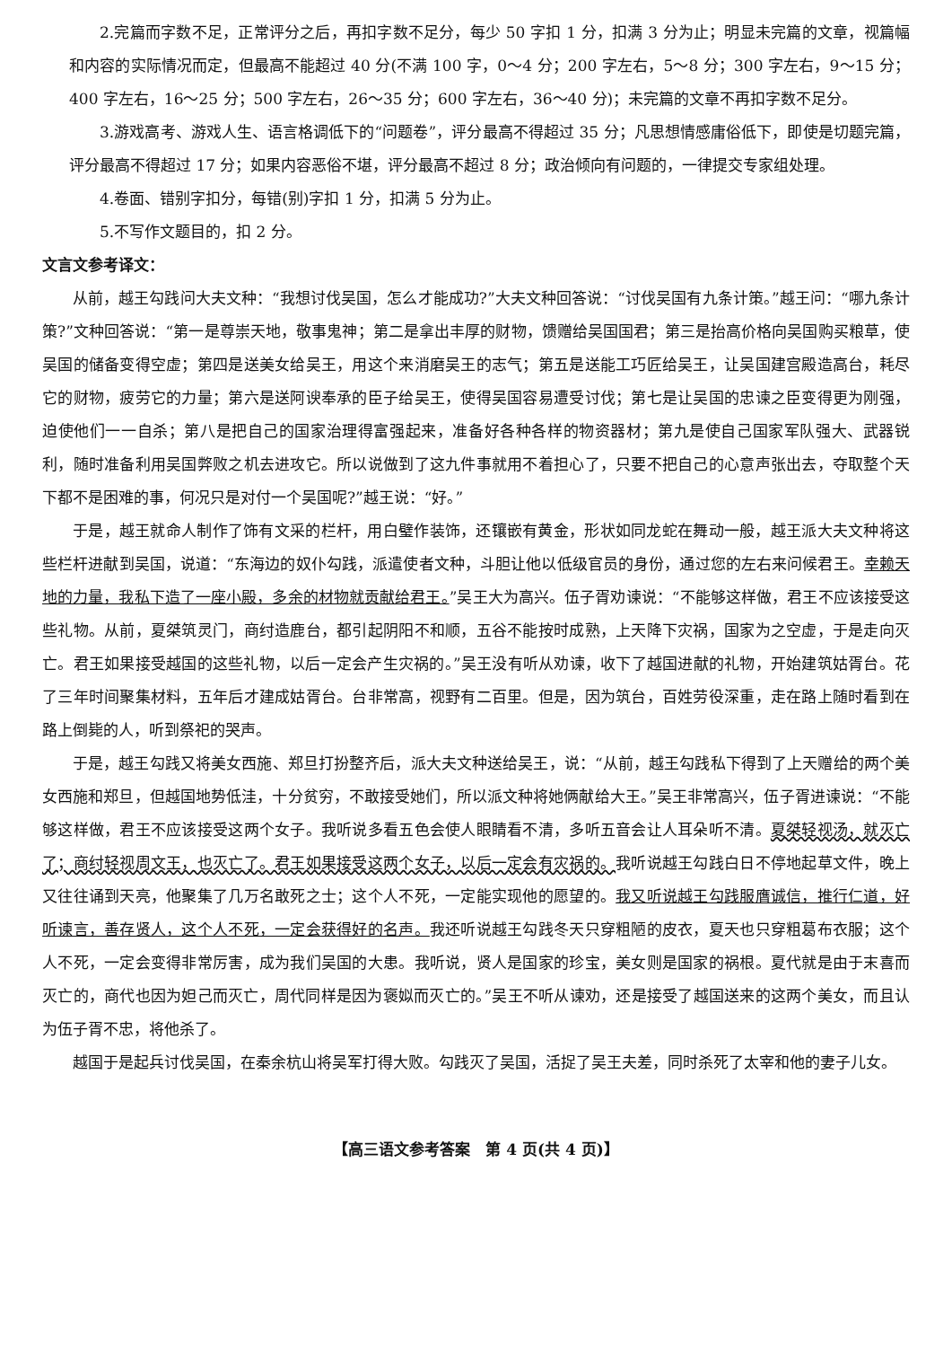2.完篇而字数不足，正常评分之后，再扣字数不足分，每少 50 字扣 1 分，扣满 3 分为止；明显未完篇的文章，视篇幅和内容的实际情况而定，但最高不能超过 40 分(不满 100 字，0～4 分；200 字左右，5～8 分；300 字左右，9～15 分；400 字左右，16～25 分；500 字左右，26～35 分；600 字左右，36～40 分)；未完篇的文章不再扣字数不足分。
3.游戏高考、游戏人生、语言格调低下的“问题卷”，评分最高不得超过 35 分；凡思想情感庸俗低下，即使是切题完篇，评分最高不得超过 17 分；如果内容恶俗不堪，评分最高不超过 8 分；政治倾向有问题的，一律提交专家组处理。
4.卷面、错别字扣分，每错(别)字扣 1 分，扣满 5 分为止。
5.不写作文题目的，扣 2 分。
文言文参考译文：
从前，越王勾践问大夫文种：“我想讨伐吴国，怎么才能成功?”大夫文种回答说：“讨伐吴国有九条计策。”越王问：“哪九条计策?”文种回答说：“第一是尊崇天地，敬事鬼神；第二是拿出丰厚的财物，馈赠给吴国国君；第三是抬高价格向吴国购买粮草，使吴国的储备变得空虚；第四是送美女给吴王，用这个来消磨吴王的志气；第五是送能工巧匠给吴王，让吴国建宫殿造高台，耗尽它的财物，疲劳它的力量；第六是送阿谀奉承的臣子给吴王，使得吴国容易遭受讨伐；第七是让吴国的忠谏之臣变得更为刚强，迫使他们一一自杀；第八是把自己的国家治理得富强起来，准备好各种各样的物资器材；第九是使自己国家军队强大、武器锐利，随时准备利用吴国弊败之机去进攻它。所以说做到了这九件事就用不着担心了，只要不把自己的心意声张出去，夺取整个天下都不是困难的事，何况只是对付一个吴国呢?”越王说：“好。”
于是，越王就命人制作了饰有文采的栏杆，用白璧作装饰，还镶嵌有黄金，形状如同龙蛇在舞动一般，越王派大夫文种将这些栏杆进献到吴国，说道：“东海边的奴仆勾践，派遣使者文种，斗胆让他以低级官员的身份，通过您的左右来问候君王。幸赖天地的力量，我私下造了一座小殿，多余的材物就贡献给君王。”吴王大为高兴。伍子胥劝谏说：“不能够这样做，君王不应该接受这些礼物。从前，夏桀筑灵门，商纣造鹿台，都引起阴阳不和顺，五谷不能按时成熟，上天降下灾祸，国家为之空虚，于是走向灭亡。君王如果接受越国的这些礼物，以后一定会产生灾祸的。”吴王没有听从劝谏，收下了越国进献的礼物，开始建筑姑胥台。花了三年时间聚集材料，五年后才建成姑胥台。台非常高，视野有二百里。但是，因为筑台，百姓劳役深重，走在路上随时看到在路上倒毙的人，听到祭祀的哭声。
于是，越王勾践又将美女西施、郑旦打扮整齐后，派大夫文种送给吴王，说：“从前，越王勾践私下得到了上天赠给的两个美女西施和郑旦，但越国地势低洼，十分贫穷，不敢接受她们，所以派文种将她俩献给大王。”吴王非常高兴，伍子胥进谏说：“不能够这样做，君王不应该接受这两个女子。我听说多看五色会使人眼睛看不清，多听五音会让人耳朵听不清。夏桀轻视汤，就灭亡了；商纣轻视周文王，也灭亡了。君王如果接受这两个女子，以后一定会有灾祸的。我听说越王勾践白日不停地起草文件，晚上又往往诵到天亮，他聚集了几万名敢死之士；这个人不死，一定能实现他的愿望的。我又听说越王勾践服膺诚信，推行仁道，好听谏言，善存贤人，这个人不死，一定会获得好的名声。我还听说越王勾践冬天只穿粗陋的皮衣，夏天也只穿粗葛布衣服；这个人不死，一定会变得非常厉害，成为我们吴国的大患。我听说，贤人是国家的珍宝，美女则是国家的祸根。夏代就是由于末喜而灭亡的，商代也因为妲己而灭亡，周代同样是因为褒姒而灭亡的。”吴王不听从谏劝，还是接受了越国送来的这两个美女，而且认为伍子胥不忠，将他杀了。
越国于是起兵讨伐吴国，在秦余杭山将吴军打得大败。勾践灭了吴国，活捉了吴王夫差，同时杀死了太宰和他的妻子儿女。
【高三语文参考答案　第 4 页(共 4 页)】